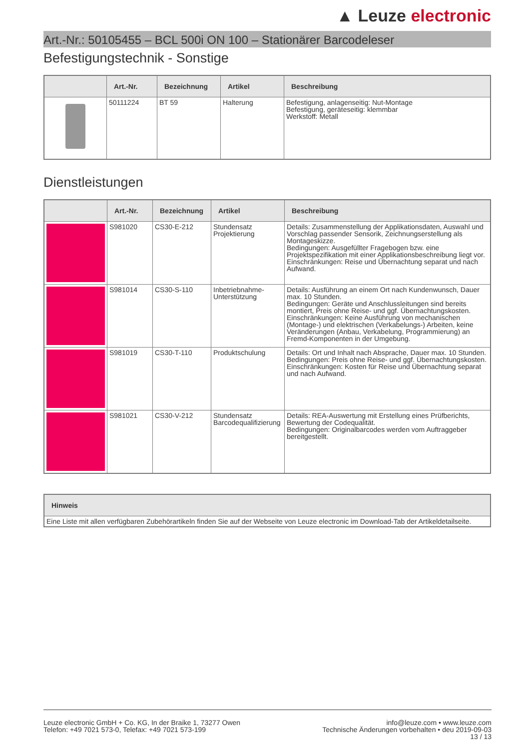▲ Leuze electronic
Art.-Nr.: 50105455 – BCL 500i ON 100 – Stationärer Barcodeleser
Befestigungstechnik - Sonstige
| | Art.-Nr. | Bezeichnung | Artikel | Beschreibung |
| --- | --- | --- | --- | --- |
| | 50111224 | BT 59 | Halterung | Befestigung, anlagenseitig: Nut-Montage Befestigung, geräteseitig: klemmbar Werkstoff: Metall |
Dienstleistungen
| | Art.-Nr. | Bezeichnung | Artikel | Beschreibung |
| --- | --- | --- | --- | --- |
| | S981020 | CS30-E-212 | Stundensatz Projektierung | Details: Zusammenstellung der Applikationsdaten, Auswahl und Vorschlag passender Sensorik, Zeichnungserstellung als Montageskizze. Bedingungen: Ausgefüllter Fragebogen bzw. eine Projektspezifikation mit einer Applikationsbeschreibung liegt vor. Einschränkungen: Reise und Übernachtung separat und nach Aufwand. |
| | S981014 | CS30-S-110 | Inbetriebnahme-Unterstützung | Details: Ausführung an einem Ort nach Kundenwunsch, Dauer max. 10 Stunden. Bedingungen: Geräte und Anschlussleitungen sind bereits montiert, Preis ohne Reise- und ggf. Übernachtungskosten. Einschränkungen: Keine Ausführung von mechanischen (Montage-) und elektrischen (Verkabelungs-) Arbeiten, keine Veränderungen (Anbau, Verkabelung, Programmierung) an Fremd-Komponenten in der Umgebung. |
| | S981019 | CS30-T-110 | Produktschulung | Details: Ort und Inhalt nach Absprache, Dauer max. 10 Stunden. Bedingungen: Preis ohne Reise- und ggf. Übernachtungskosten. Einschränkungen: Kosten für Reise und Übernachtung separat und nach Aufwand. |
| | S981021 | CS30-V-212 | Stundensatz Barcodequalifizierung | Details: REA-Auswertung mit Erstellung eines Prüfberichts, Bewertung der Codequalität. Bedingungen: Originalbarcodes werden vom Auftraggeber bereitgestellt. |
| Hinweis |
| --- |
| Eine Liste mit allen verfügbaren Zubehörartikeln finden Sie auf der Webseite von Leuze electronic im Download-Tab der Artikeldetailseite. |
Leuze electronic GmbH + Co. KG, In der Braike 1, 73277 Owen
Telefon: +49 7021 573-0, Telefax: +49 7021 573-199
info@leuze.com • www.leuze.com
Technische Änderungen vorbehalten • deu 2019-09-03
13 / 13